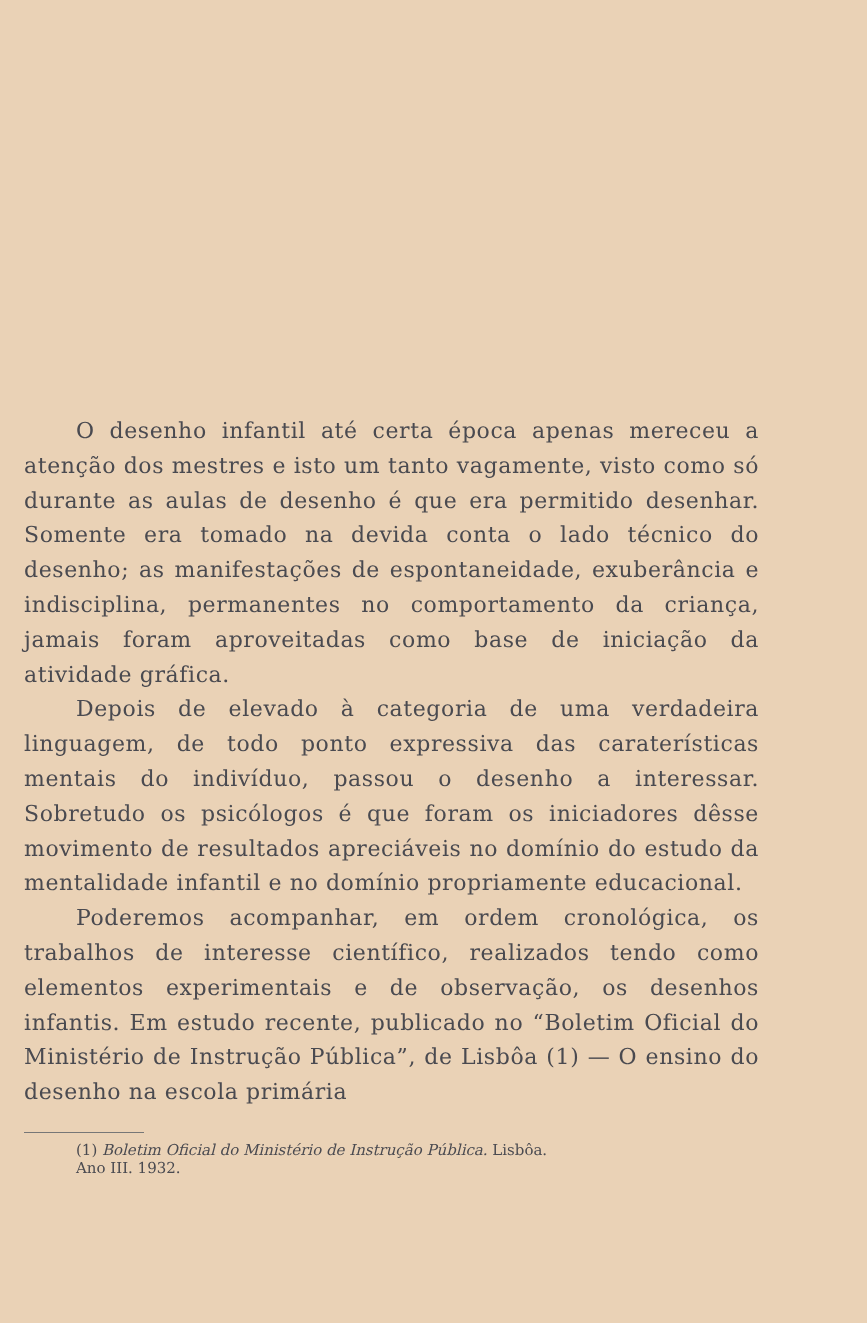O desenho infantil até certa época apenas mereceu a atenção dos mestres e isto um tanto vagamente, visto como só durante as aulas de desenho é que era permitido desenhar. Somente era tomado na devida conta o lado técnico do desenho; as manifestações de espontaneidade, exuberância e indisciplina, permanentes no comportamento da criança, jamais foram aproveitadas como base de iniciação da atividade gráfica.
Depois de elevado à categoria de uma verdadeira linguagem, de todo ponto expressiva das caraterísticas mentais do indivíduo, passou o desenho a interessar. Sobretudo os psicólogos é que foram os iniciadores dêsse movimento de resultados apreciáveis no domínio do estudo da mentalidade infantil e no domínio propriamente educacional.
Poderemos acompanhar, em ordem cronológica, os trabalhos de interesse científico, realizados tendo como elementos experimentais e de observação, os desenhos infantis. Em estudo recente, publicado no “Boletim Oficial do Ministério de Instrução Pública”, de Lisbôa (1) — O ensino do desenho na escola primária
(1) Boletim Oficial do Ministério de Instrução Pública. Lisbôa.
Ano III. 1932.